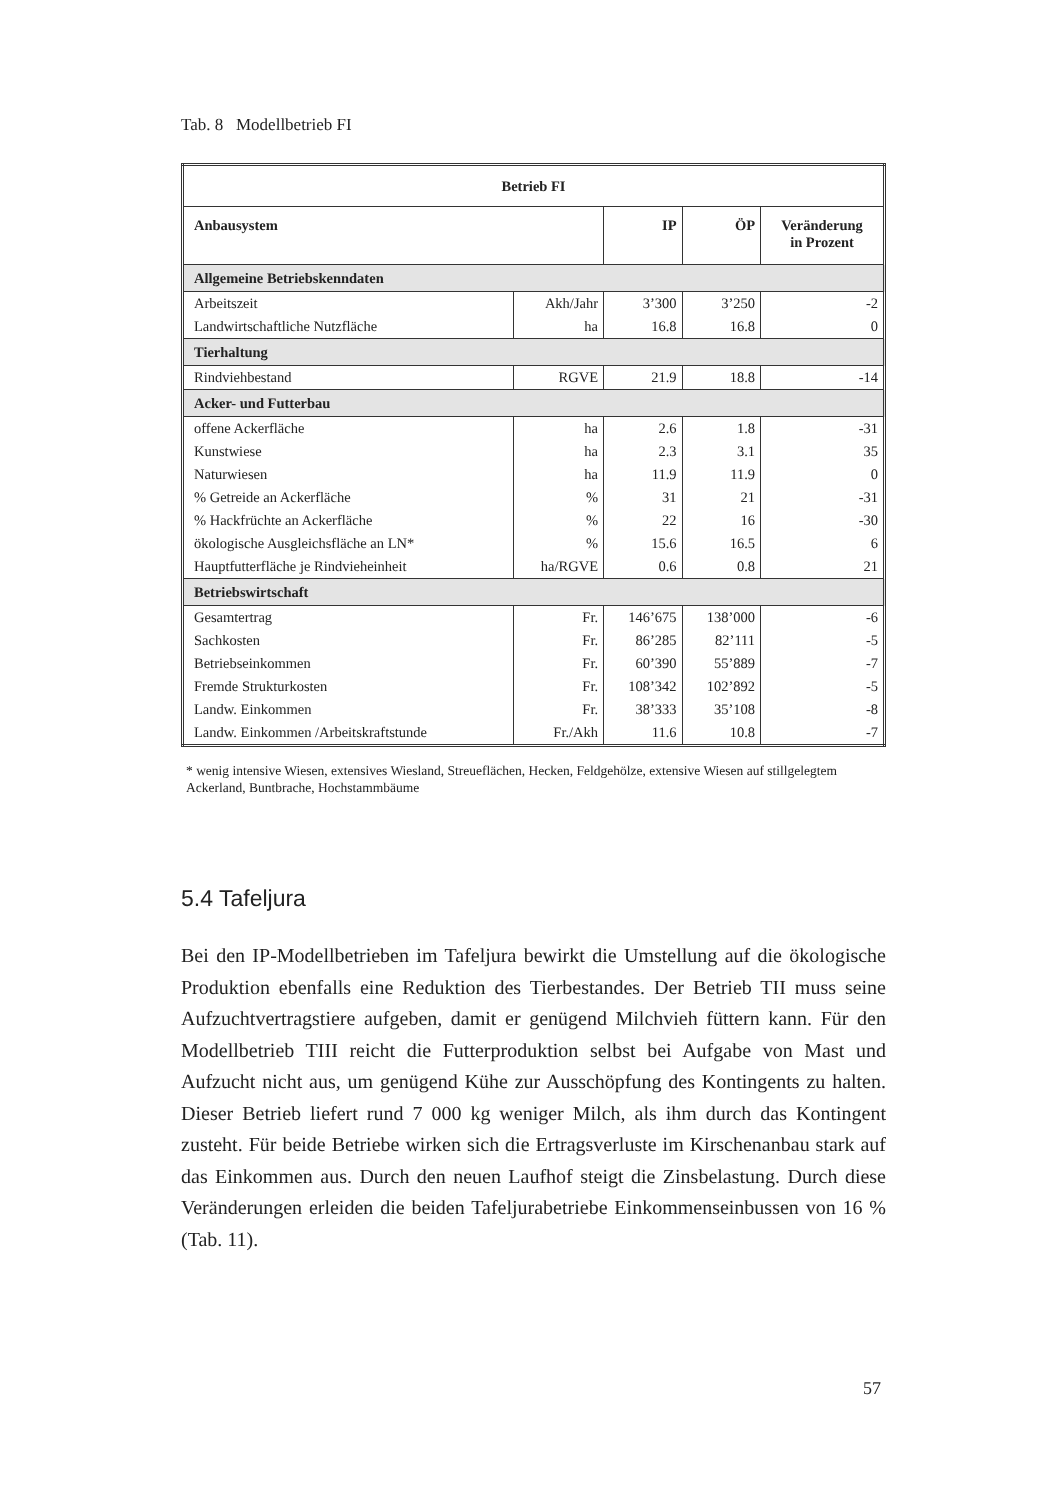Tab. 8 Modellbetrieb FI
| Betrieb FI | | | | |
| --- | --- | --- | --- | --- |
| Anbausystem | | IP | ÖP | Veränderung in Prozent |
| Allgemeine Betriebskenndaten | | | | |
| Arbeitszeit | Akh/Jahr | 3’300 | 3’250 | -2 |
| Landwirtschaftliche Nutzfläche | ha | 16.8 | 16.8 | 0 |
| Tierhaltung | | | | |
| Rindviehbestand | RGVE | 21.9 | 18.8 | -14 |
| Acker- und Futterbau | | | | |
| offene Ackerfläche | ha | 2.6 | 1.8 | -31 |
| Kunstwiese | ha | 2.3 | 3.1 | 35 |
| Naturwiesen | ha | 11.9 | 11.9 | 0 |
| % Getreide an Ackerfläche | % | 31 | 21 | -31 |
| % Hackfrüchte an Ackerfläche | % | 22 | 16 | -30 |
| ökologische Ausgleichsfläche an LN* | % | 15.6 | 16.5 | 6 |
| Hauptfutterfläche je Rindvieheinheit | ha/RGVE | 0.6 | 0.8 | 21 |
| Betriebswirtschaft | | | | |
| Gesamtertrag | Fr. | 146’675 | 138’000 | -6 |
| Sachkosten | Fr. | 86’285 | 82’111 | -5 |
| Betriebseinkommen | Fr. | 60’390 | 55’889 | -7 |
| Fremde Strukturkosten | Fr. | 108’342 | 102’892 | -5 |
| Landw. Einkommen | Fr. | 38’333 | 35’108 | -8 |
| Landw. Einkommen /Arbeitskraftstunde | Fr./Akh | 11.6 | 10.8 | -7 |
* wenig intensive Wiesen, extensives Wiesland, Streueflächen, Hecken, Feldgehölze, extensive Wiesen auf stillgelegtem Ackerland, Buntbrache, Hochstammbäume
5.4 Tafeljura
Bei den IP-Modellbetrieben im Tafeljura bewirkt die Umstellung auf die ökologische Produktion ebenfalls eine Reduktion des Tierbestandes. Der Betrieb TII muss seine Aufzuchtvertragstiere aufgeben, damit er genügend Milchvieh füttern kann. Für den Modellbetrieb TIII reicht die Futterproduktion selbst bei Aufgabe von Mast und Aufzucht nicht aus, um genügend Kühe zur Ausschöpfung des Kontingents zu halten. Dieser Betrieb liefert rund 7 000 kg weniger Milch, als ihm durch das Kontingent zusteht. Für beide Betriebe wirken sich die Ertragsverluste im Kirschenanbau stark auf das Einkommen aus. Durch den neuen Laufhof steigt die Zinsbelastung. Durch diese Veränderungen erleiden die beiden Tafeljurabetriebe Einkommenseinbussen von 16 % (Tab. 11).
57